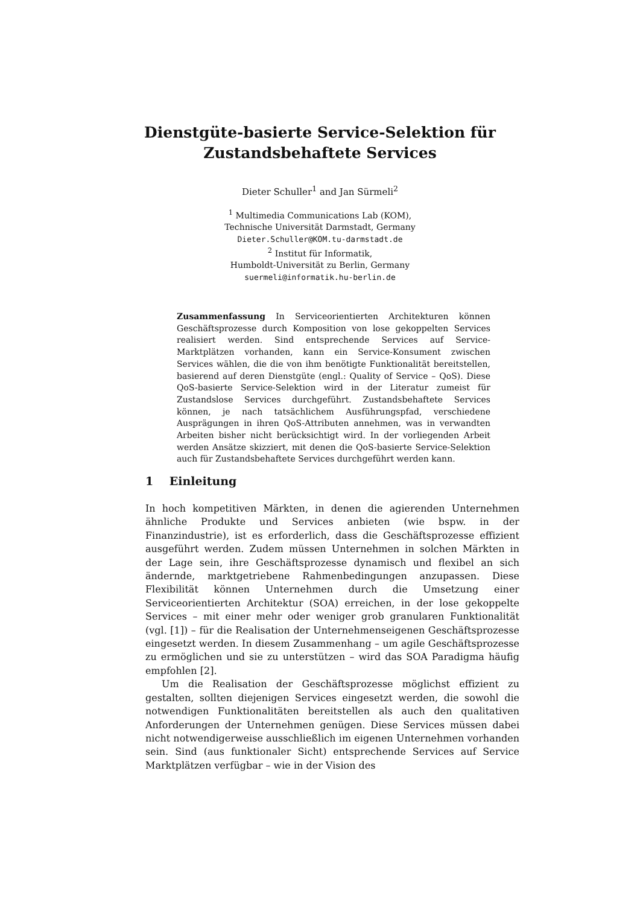Dienstgüte-basierte Service-Selektion für
Zustandsbehaftete Services
Dieter Schuller<sup>1</sup> and Jan Sürmeli<sup>2</sup>
<sup>1</sup> Multimedia Communications Lab (KOM),
Technische Universität Darmstadt, Germany
Dieter.Schuller@KOM.tu-darmstadt.de
<sup>2</sup> Institut für Informatik,
Humboldt-Universität zu Berlin, Germany
suermeli@informatik.hu-berlin.de
Zusammenfassung In Serviceorientierten Architekturen können Geschäftsprozesse durch Komposition von lose gekoppelten Services realisiert werden. Sind entsprechende Services auf Service-Marktplätzen vorhanden, kann ein Service-Konsument zwischen Services wählen, die die von ihm benötigte Funktionalität bereitstellen, basierend auf deren Dienstgüte (engl.: Quality of Service – QoS). Diese QoS-basierte Service-Selektion wird in der Literatur zumeist für Zustandslose Services durchgeführt. Zustandsbehaftete Services können, je nach tatsächlichem Ausführungspfad, verschiedene Ausprägungen in ihren QoS-Attributen annehmen, was in verwandten Arbeiten bisher nicht berücksichtigt wird. In der vorliegenden Arbeit werden Ansätze skizziert, mit denen die QoS-basierte Service-Selektion auch für Zustandsbehaftete Services durchgeführt werden kann.
1 Einleitung
In hoch kompetitiven Märkten, in denen die agierenden Unternehmen ähnliche Produkte und Services anbieten (wie bspw. in der Finanzindustrie), ist es erforderlich, dass die Geschäftsprozesse effizient ausgeführt werden. Zudem müssen Unternehmen in solchen Märkten in der Lage sein, ihre Geschäftsprozesse dynamisch und flexibel an sich ändernde, marktgetriebene Rahmenbedingungen anzupassen. Diese Flexibilität können Unternehmen durch die Umsetzung einer Serviceorientierten Architektur (SOA) erreichen, in der lose gekoppelte Services – mit einer mehr oder weniger grob granularen Funktionalität (vgl. [1]) – für die Realisation der Unternehmenseigenen Geschäftsprozesse eingesetzt werden. In diesem Zusammenhang – um agile Geschäftsprozesse zu ermöglichen und sie zu unterstützen – wird das SOA Paradigma häufig empfohlen [2].
Um die Realisation der Geschäftsprozesse möglichst effizient zu gestalten, sollten diejenigen Services eingesetzt werden, die sowohl die notwendigen Funktionalitäten bereitstellen als auch den qualitativen Anforderungen der Unternehmen genügen. Diese Services müssen dabei nicht notwendigerweise ausschließlich im eigenen Unternehmen vorhanden sein. Sind (aus funktionaler Sicht) entsprechende Services auf Service Marktplätzen verfügbar – wie in der Vision des